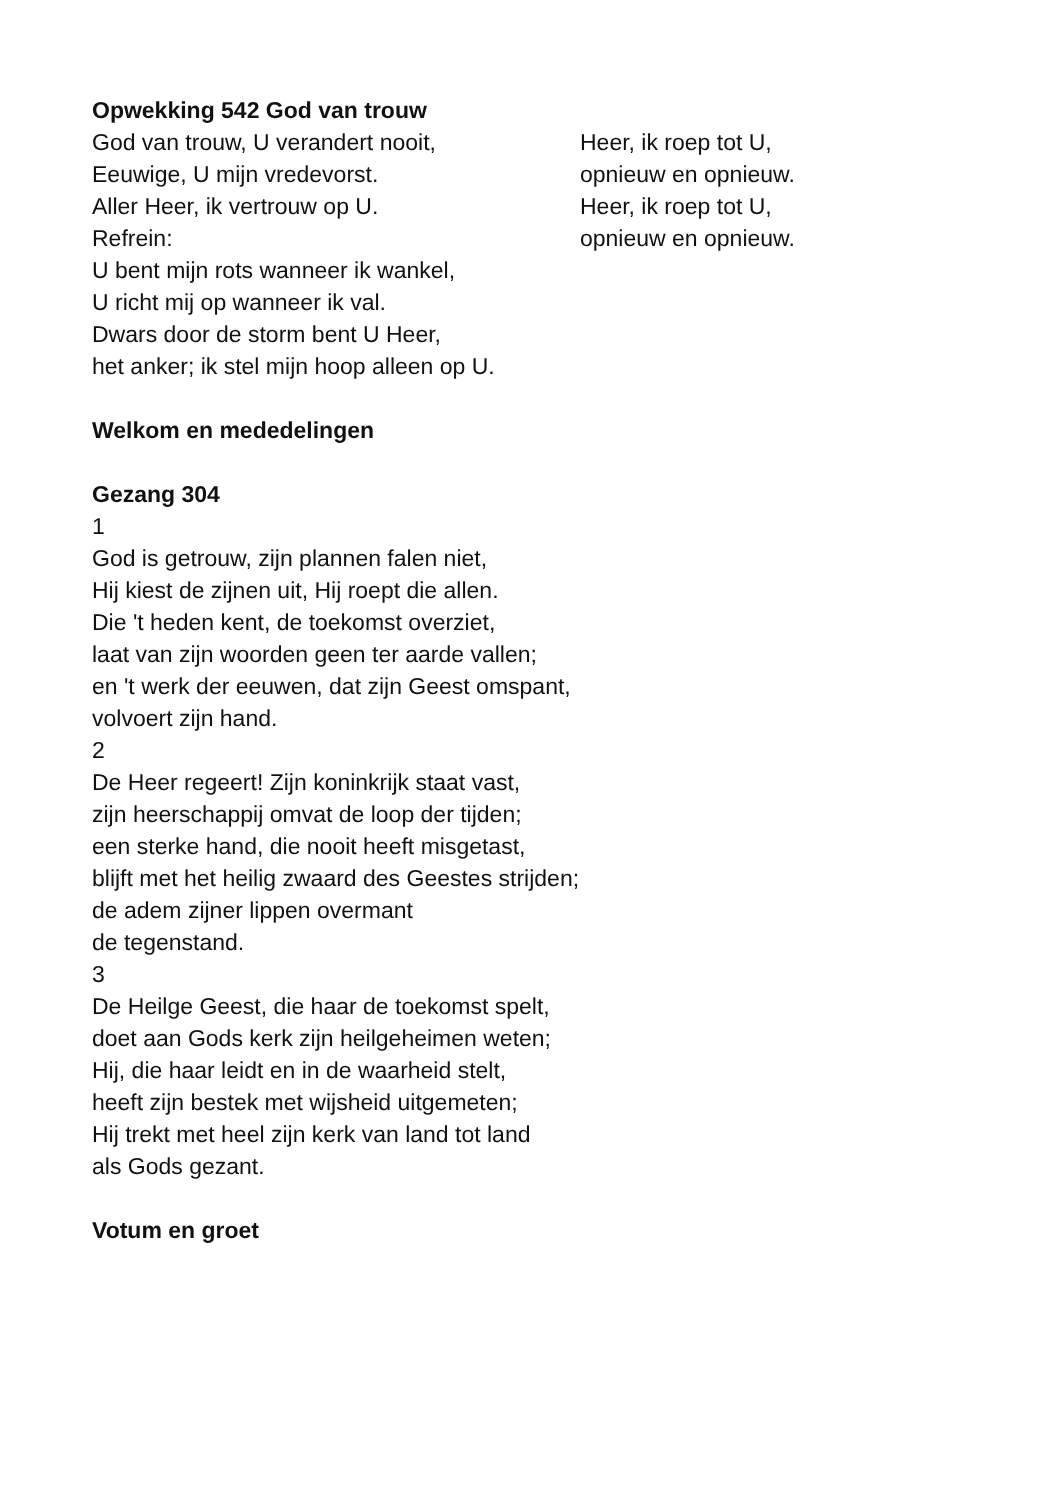Opwekking 542 God van trouw
God van trouw, U verandert nooit,
Eeuwige, U mijn vredevorst.
Aller Heer, ik vertrouw op U.
Heer, ik roep tot U,
opnieuw en opnieuw.
Heer, ik roep tot U,
opnieuw en opnieuw.
Refrein:
U bent mijn rots wanneer ik wankel,
U richt mij op wanneer ik val.
Dwars door de storm bent U Heer,
het anker; ik stel mijn hoop alleen op U.
Welkom en mededelingen
Gezang 304
1
God is getrouw, zijn plannen falen niet,
Hij kiest de zijnen uit, Hij roept die allen.
Die 't heden kent, de toekomst overziet,
laat van zijn woorden geen ter aarde vallen;
en 't werk der eeuwen, dat zijn Geest omspant,
volvoert zijn hand.
2
De Heer regeert! Zijn koninkrijk staat vast,
zijn heerschappij omvat de loop der tijden;
een sterke hand, die nooit heeft misgetast,
blijft met het heilig zwaard des Geestes strijden;
de adem zijner lippen overmant
de tegenstand.
3
De Heilge Geest, die haar de toekomst spelt,
doet aan Gods kerk zijn heilgeheimen weten;
Hij, die haar leidt en in de waarheid stelt,
heeft zijn bestek met wijsheid uitgemeten;
Hij trekt met heel zijn kerk van land tot land
als Gods gezant.
Votum en groet